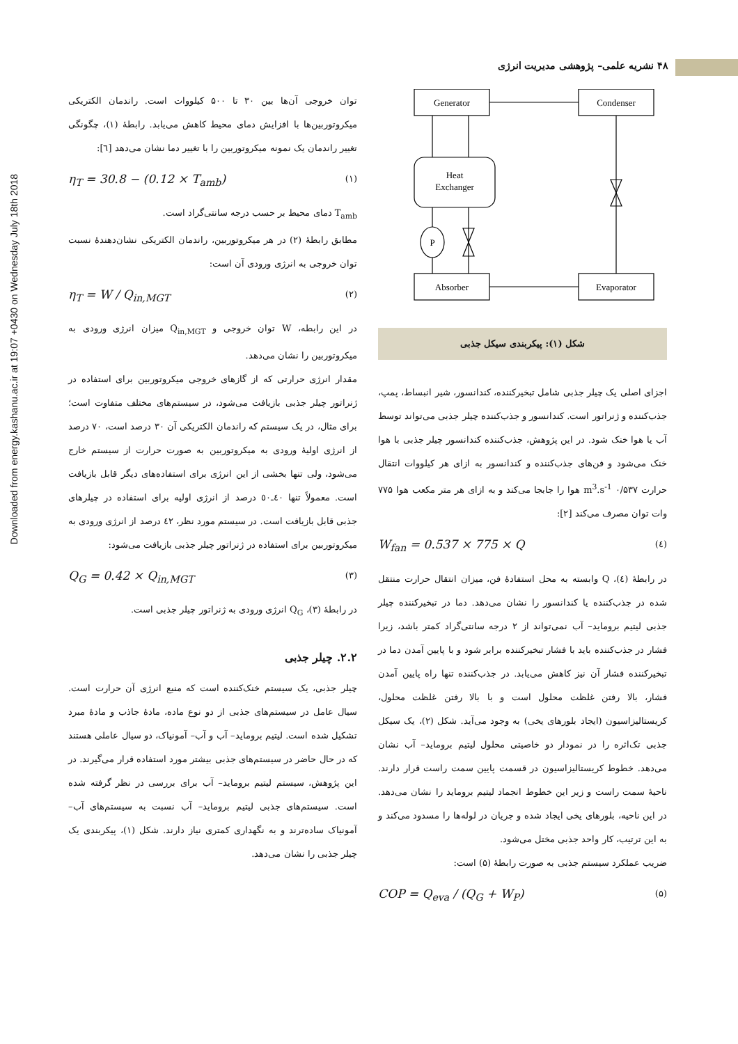Downloaded from energy.kashanu.ac.ir at 19:07 +0430 on Wednesday July 18th 2018
۴۸ نشریه علمی– پژوهشی مدیریت انرژی
توان خروجی آن‌ها بین ۳۰ تا ۵۰۰ کیلووات است. راندمان الکتریکی میکروتوربین‌ها با افزایش دمای محیط کاهش می‌یابد. رابطهٔ (۱)، چگونگی تغییر راندمان یک نمونه میکروتوربین را با تغییر دما نشان می‌دهد [٦]:
η<sub>T</sub> = 30.8 − (0.12 × T<sub>amb</sub>) (۱)
T<sub>amb</sub> دمای محیط بر حسب درجه سانتی‌گراد است.
مطابق رابطهٔ (۲) در هر میکروتوربین، راندمان الکتریکی نشان‌دهندهٔ نسبت توان خروجی به انرژی ورودی آن است:
η<sub>T</sub> = W / Q<sub>in,MGT</sub> (۲)
در این رابطه، W توان خروجی و Q<sub>in,MGT</sub> میزان انرژی ورودی به میکروتوربین را نشان می‌دهد.
مقدار انرژی حرارتی که از گازهای خروجی میکروتوربین برای استفاده در ژنراتور چیلر جذبی بازیافت می‌شود، در سیستم‌های مختلف متفاوت است؛ برای مثال، در یک سیستم که راندمان الکتریکی آن ۳۰ درصد است، ۷۰ درصد از انرژی اولیهٔ ورودی به میکروتوربین به صورت حرارت از سیستم خارج می‌شود، ولی تنها بخشی از این انرژی برای استفاده‌های دیگر قابل بازیافت است. معمولاً تنها ٤٠ـ٥٠ درصد از انرژی اولیه برای استفاده در چیلرهای جذبی قابل بازیافت است. در سیستم مورد نظر، ٤٢ درصد از انرژی ورودی به میکروتوربین برای استفاده در ژنراتور چیلر جذبی بازیافت می‌شود:
Q<sub>G</sub> = 0.42 × Q<sub>in,MGT</sub> (۳)
در رابطهٔ (۳)، Q<sub>G</sub> انرژی ورودی به ژنراتور چیلر جذبی است.
۲.۲. چیلر جذبی
چیلر جذبی، یک سیستم خنک‌کننده است که منبع انرژی آن حرارت است. سیال عامل در سیستم‌های جذبی از دو نوع ماده، مادهٔ جاذب و مادهٔ مبرد تشکیل شده است. لیتیم بروماید– آب و آب– آمونیاک، دو سیال عاملی هستند که در حال حاضر در سیستم‌های جذبی بیشتر مورد استفاده قرار می‌گیرند. در این پژوهش، سیستم لیتیم بروماید– آب برای بررسی در نظر گرفته شده است. سیستم‌های جذبی لیتیم بروماید– آب نسبت به سیستم‌های آب– آمونیاک ساده‌ترند و به نگهداری کمتری نیاز دارند. شکل (۱)، پیکربندی یک چیلر جذبی را نشان می‌دهد.
Generator
Condenser
Heat
Exchanger
P
Absorber
Evaporator
شکل (۱): پیکربندی سیکل جذبی
اجزای اصلی یک چیلر جذبی شامل تبخیرکننده، کندانسور، شیر انبساط، پمپ، جذب‌کننده و ژنراتور است. کندانسور و جذب‌کننده چیلر جذبی می‌تواند توسط آب یا هوا خنک شود. در این پژوهش، جذب‌کننده کندانسور چیلر جذبی با هوا خنک می‌شود و فن‌های جذب‌کننده و کندانسور به ازای هر کیلووات انتقال حرارت ۰/۵۳۷ m<sup>3</sup>.s<sup>-1</sup> هوا را جابجا می‌کند و به ازای هر متر مکعب هوا ۷۷۵ وات توان مصرف می‌کند [۲]:
W<sub>fan</sub> = 0.537 × 775 × Q (٤)
در رابطهٔ (٤)، Q وابسته به محل استفادهٔ فن، میزان انتقال حرارت منتقل شده در جذب‌کننده یا کندانسور را نشان می‌دهد. دما در تبخیرکننده چیلر جذبی لیتیم بروماید– آب نمی‌تواند از ۲ درجه سانتی‌گراد کمتر باشد، زیرا فشار در جذب‌کننده باید با فشار تبخیرکننده برابر شود و با پایین آمدن دما در تبخیرکننده فشار آن نیز کاهش می‌یابد. در جذب‌کننده تنها راه پایین آمدن فشار، بالا رفتن غلظت محلول است و با بالا رفتن غلظت محلول، کریستالیزاسیون (ایجاد بلورهای یخی) به وجود می‌آید. شکل (۲)، یک سیکل جذبی تک‌اثره را در نمودار دو خاصیتی محلول لیتیم بروماید– آب نشان می‌دهد. خطوط کریستالیزاسیون در قسمت پایین سمت راست قرار دارند. ناحیهٔ سمت راست و زیر این خطوط انجماد لیتیم بروماید را نشان می‌دهد. در این ناحیه، بلورهای یخی ایجاد شده و جریان در لوله‌ها را مسدود می‌کند و به این ترتیب، کار واحد جذبی مختل می‌شود.
ضریب عملکرد سیستم جذبی به صورت رابطهٔ (۵) است:
COP = Q<sub>eva</sub> / (Q<sub>G</sub> + W<sub>P</sub>) (۵)